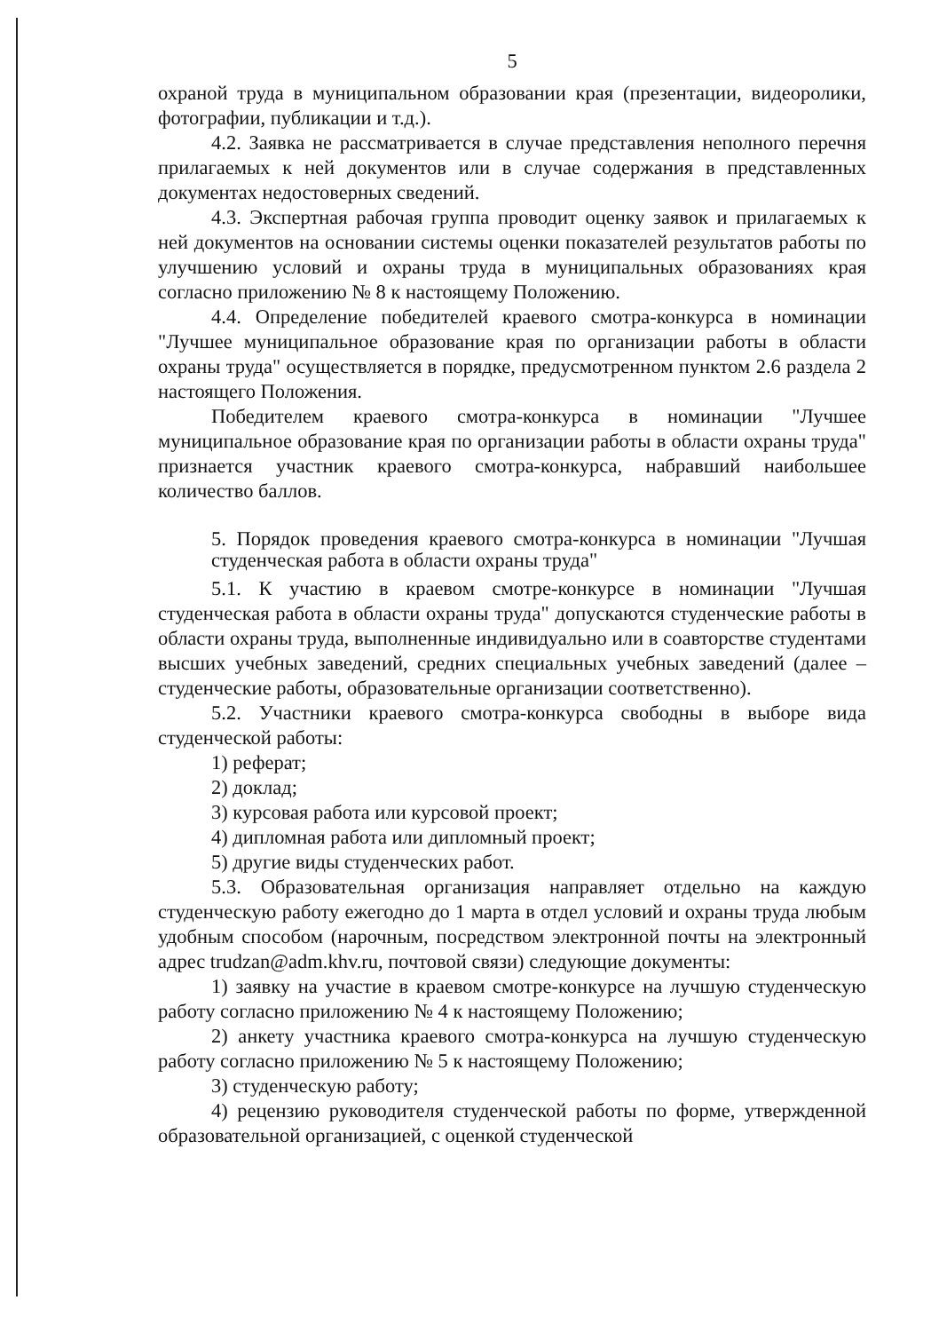5
охраной труда в муниципальном образовании края (презентации, видеоролики, фотографии, публикации и т.д.).
4.2. Заявка не рассматривается в случае представления неполного перечня прилагаемых к ней документов или в случае содержания в представленных документах недостоверных сведений.
4.3. Экспертная рабочая группа проводит оценку заявок и прилагаемых к ней документов на основании системы оценки показателей результатов работы по улучшению условий и охраны труда в муниципальных образованиях края согласно приложению № 8 к настоящему Положению.
4.4. Определение победителей краевого смотра-конкурса в номинации "Лучшее муниципальное образование края по организации работы в области охраны труда" осуществляется в порядке, предусмотренном пунктом 2.6 раздела 2 настоящего Положения.
Победителем краевого смотра-конкурса в номинации "Лучшее муниципальное образование края по организации работы в области охраны труда" признается участник краевого смотра-конкурса, набравший наибольшее количество баллов.
5. Порядок проведения краевого смотра-конкурса в номинации "Лучшая студенческая работа в области охраны труда"
5.1. К участию в краевом смотре-конкурсе в номинации "Лучшая студенческая работа в области охраны труда" допускаются студенческие работы в области охраны труда, выполненные индивидуально или в соавторстве студентами высших учебных заведений, средних специальных учебных заведений (далее – студенческие работы, образовательные организации соответственно).
5.2. Участники краевого смотра-конкурса свободны в выборе вида студенческой работы:
1) реферат;
2) доклад;
3) курсовая работа или курсовой проект;
4) дипломная работа или дипломный проект;
5) другие виды студенческих работ.
5.3. Образовательная организация направляет отдельно на каждую студенческую работу ежегодно до 1 марта в отдел условий и охраны труда любым удобным способом (нарочным, посредством электронной почты на электронный адрес trudzan@adm.khv.ru, почтовой связи) следующие документы:
1) заявку на участие в краевом смотре-конкурсе на лучшую студенческую работу согласно приложению № 4 к настоящему Положению;
2) анкету участника краевого смотра-конкурса на лучшую студенческую работу согласно приложению № 5 к настоящему Положению;
3) студенческую работу;
4) рецензию руководителя студенческой работы по форме, утвержденной образовательной организацией, с оценкой студенческой